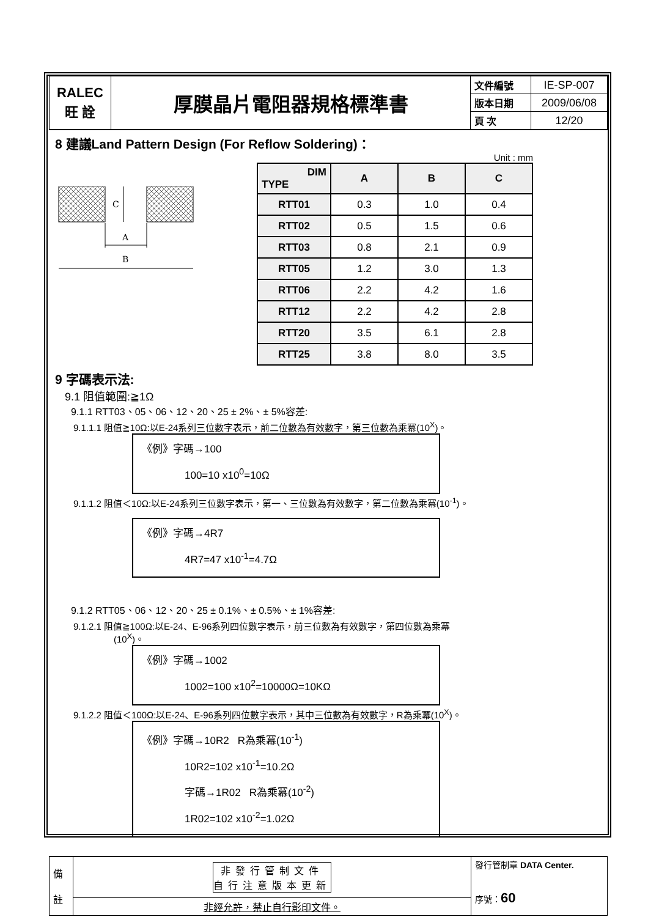| RALEC 旺 詮 | 厚膜晶片電阻器規格標準書 | 文件編號 | IE-SP-007 |
| | | 版本日期 | 2009/06/08 |
| | | 頁 次 | 12/20 |
8 建議Land Pattern Design (For Reflow Soldering)：
C
A
B
Unit : mm
| DIM TYPE | A | B | C |
| --- | --- | --- | --- |
| RTT01 | 0.3 | 1.0 | 0.4 |
| RTT02 | 0.5 | 1.5 | 0.6 |
| RTT03 | 0.8 | 2.1 | 0.9 |
| RTT05 | 1.2 | 3.0 | 1.3 |
| RTT06 | 2.2 | 4.2 | 1.6 |
| RTT12 | 2.2 | 4.2 | 2.8 |
| RTT20 | 3.5 | 6.1 | 2.8 |
| RTT25 | 3.8 | 8.0 | 3.5 |
9 字碼表示法:
9.1 阻值範圍:≧1Ω
9.1.1 RTT03、05、06、12、20、25 ± 2%、± 5%容差:
9.1.1.1 阻值≧10Ω:以E-24系列三位數字表示，前二位數為有效數字，第三位數為乘冪(10<sup>X</sup>)。
《例》字碼→100
100=10 x10<sup>0</sup>=10Ω
9.1.1.2 阻值＜10Ω:以E-24系列三位數字表示，第一、三位數為有效數字，第二位數為乘冪(10<sup>-1</sup>)。
《例》字碼→4R7
4R7=47 x10<sup>-1</sup>=4.7Ω
9.1.2 RTT05、06、12、20、25 ± 0.1%、± 0.5%、± 1%容差:
9.1.2.1 阻值≧100Ω:以E-24、E-96系列四位數字表示，前三位數為有效數字，第四位數為乘冪
(10<sup>X</sup>)。
《例》字碼→1002
1002=100 x10<sup>2</sup>=10000Ω=10KΩ
9.1.2.2 阻值＜100Ω:以E-24、E-96系列四位數字表示，其中三位數為有效數字，R為乘冪(10<sup>X</sup>)。
《例》字碼→10R2 R為乘冪(10<sup>-1</sup>)
10R2=102 x10<sup>-1</sup>=10.2Ω
字碼→1R02 R為乘冪(10<sup>-2</sup>)
1R02=102 x10<sup>-2</sup>=1.02Ω
| 備 註 | 非發行管制文件 自行注意版本更新 | 發行管制章 DATA Center. 序號： 60 |
| | 非經允許，禁止自行影印文件。 | |